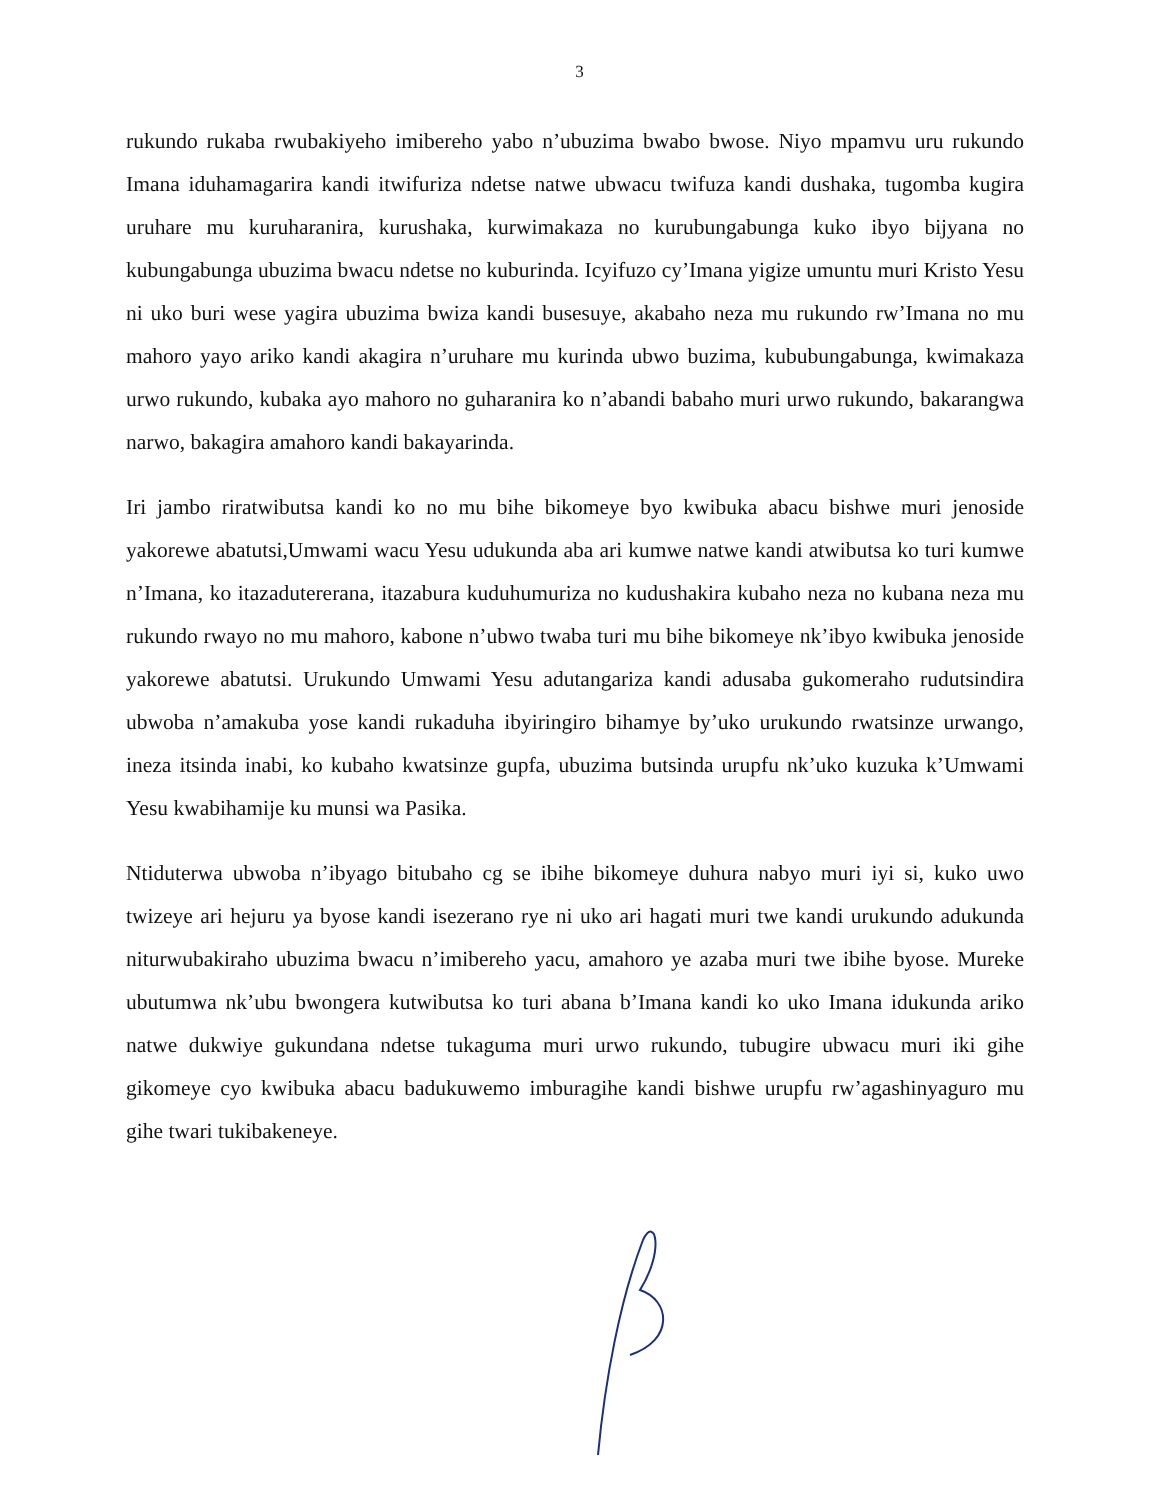3
rukundo rukaba rwubakiyeho imibereho yabo n’ubuzima bwabo bwose. Niyo mpamvu uru rukundo Imana iduhamagarira kandi itwifuriza ndetse natwe ubwacu twifuza kandi dushaka, tugomba kugira uruhare mu kuruharanira, kurushaka, kurwimakaza no kurubungabunga kuko ibyo bijyana no kubungabunga ubuzima bwacu ndetse no kuburinda. Icyifuzo cy’Imana yigize umuntu muri Kristo Yesu ni uko buri wese yagira ubuzima bwiza kandi busesuye, akabaho neza mu rukundo rw’Imana no mu mahoro yayo ariko kandi akagira n’uruhare mu kurinda ubwo buzima, kububungabunga, kwimakaza urwo rukundo, kubaka ayo mahoro no guharanira ko n’abandi babaho muri urwo rukundo, bakarangwa narwo, bakagira amahoro kandi bakayarinda.
Iri jambo riratwibutsa kandi ko no mu bihe bikomeye byo kwibuka abacu bishwe muri jenoside yakorewe abatutsi,Umwami wacu Yesu udukunda aba ari kumwe natwe kandi atwibutsa ko turi kumwe n’Imana, ko itazadutererana, itazabura kuduhumuriza no kudushakira kubaho neza no kubana neza mu rukundo rwayo no mu mahoro, kabone n’ubwo twaba turi mu bihe bikomeye nk’ibyo kwibuka jenoside yakorewe abatutsi. Urukundo Umwami Yesu adutangariza kandi adusaba gukomeraho rudutsindira ubwoba n’amakuba yose kandi rukaduha ibyiringiro bihamye by’uko urukundo rwatsinze urwango, ineza itsinda inabi, ko kubaho kwatsinze gupfa, ubuzima butsinda urupfu nk’uko kuzuka k’Umwami Yesu kwabihamije ku munsi wa Pasika.
Ntiduterwa ubwoba n’ibyago bitubaho cg se ibihe bikomeye duhura nabyo muri iyi si, kuko uwo twizeye ari hejuru ya byose kandi isezerano rye ni uko ari hagati muri twe kandi urukundo adukunda niturwubakiraho ubuzima bwacu n’imibereho yacu, amahoro ye azaba muri twe ibihe byose. Mureke ubutumwa nk’ubu bwongera kutwibutsa ko turi abana b’Imana kandi ko uko Imana idukunda ariko natwe dukwiye gukundana ndetse tukaguma muri urwo rukundo, tubugire ubwacu muri iki gihe gikomeye cyo kwibuka abacu badukuwemo imburagihe kandi bishwe urupfu rw’agashinyaguro mu gihe twari tukibakeneye.